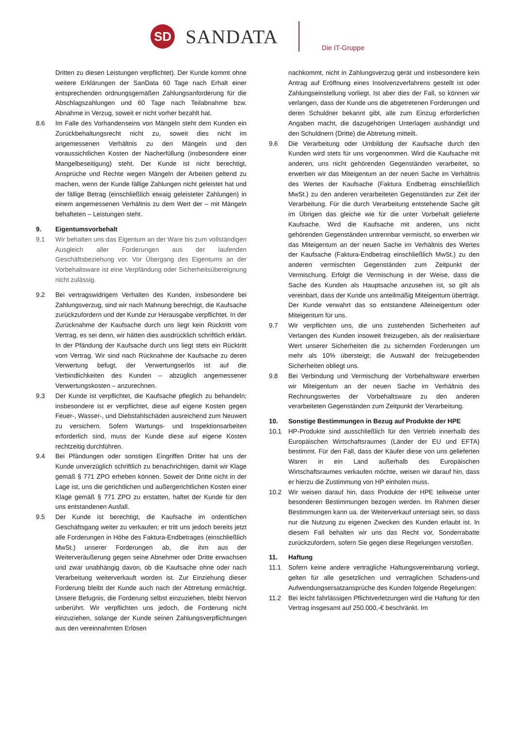SD
SANDATA
Die IT-Gruppe
Dritten zu diesen Leistungen verpflichtet). Der Kunde kommt ohne weitere Erklärungen der SanData 60 Tage nach Erhalt einer entsprechenden ordnungsgemäßen Zahlungsanforderung für die Abschlagszahlungen und 60 Tage nach Teilabnahme bzw. Abnahme in Verzug, soweit er nicht vorher bezahlt hat.
8.6 Im Falle des Vorhandenseins von Mängeln steht dem Kunden ein Zurückbehaltungsrecht nicht zu, soweit dies nicht im angemessenen Verhältnis zu den Mängeln und den voraussichtlichen Kosten der Nacherfüllung (insbesondere einer Mangelbeseitigung) steht. Der Kunde ist nicht berechtigt, Ansprüche und Rechte wegen Mängeln der Arbeiten geltend zu machen, wenn der Kunde fällige Zahlungen nicht geleistet hat und der fällige Betrag (einschließlich etwaig geleisteter Zahlungen) in einem angemessenen Verhältnis zu dem Wert der – mit Mängeln behafteten – Leistungen steht.
9. Eigentumsvorbehalt
9.1 Wir behalten uns das Eigentum an der Ware bis zum vollständigen Ausgleich aller Forderungen aus der laufenden Geschäftsbeziehung vor. Vor Übergang des Eigentums an der Vorbehaltsware ist eine Verpfändung oder Sicherheitsübereignung nicht zulässig.
9.2 Bei vertragswidrigem Verhalten des Kunden, insbesondere bei Zahlungsverzug, sind wir nach Mahnung berechtigt, die Kaufsache zurückzufordern und der Kunde zur Herausgabe verpflichtet. In der Zurücknahme der Kaufsache durch uns liegt kein Rücktritt vom Vertrag, es sei denn, wir hätten dies ausdrücklich schriftlich erklärt. In der Pfändung der Kaufsache durch uns liegt stets ein Rücktritt vom Vertrag. Wir sind nach Rücknahme der Kaufsache zu deren Verwertung befugt, der Verwertungserlös ist auf die Verbindlichkeiten des Kunden – abzüglich angemessener Verwertungskosten – anzurechnen.
9.3 Der Kunde ist verpflichtet, die Kaufsache pfleglich zu behandeln; insbesondere ist er verpflichtet, diese auf eigene Kosten gegen Feuer-, Wasser-, und Diebstahlschäden ausreichend zum Neuwert zu versichern. Sofern Wartungs- und Inspektionsarbeiten erforderlich sind, muss der Kunde diese auf eigene Kosten rechtzeitig durchführen.
9.4 Bei Pfändungen oder sonstigen Eingriffen Dritter hat uns der Kunde unverzüglich schriftlich zu benachrichtigen, damit wir Klage gemäß § 771 ZPO erheben können. Soweit der Dritte nicht in der Lage ist, uns die gerichtlichen und außergerichtlichen Kosten einer Klage gemäß § 771 ZPO zu erstatten, haftet der Kunde für den uns entstandenen Ausfall.
9.5 Der Kunde ist berechtigt, die Kaufsache im ordentlichen Geschäftsgang weiter zu verkaufen; er tritt uns jedoch bereits jetzt alle Forderungen in Höhe des Faktura-Endbetrages (einschließlich MwSt.) unserer Forderungen ab, die ihm aus der Weiterveräußerung gegen seine Abnehmer oder Dritte erwachsen und zwar unabhängig davon, ob die Kaufsache ohne oder nach Verarbeitung weiterverkauft worden ist. Zur Einziehung dieser Forderung bleibt der Kunde auch nach der Abtretung ermächtigt. Unsere Befugnis, die Forderung selbst einzuziehen, bleibt hiervon unberührt. Wir verpflichten uns jedoch, die Forderung nicht einzuziehen, solange der Kunde seinen Zahlungsverpflichtungen aus den vereinnahmten Erlösen
nachkommt, nicht in Zahlungsverzug gerät und insbesondere kein Antrag auf Eröffnung eines Insolvenzverfahrens gestellt ist oder Zahlungseinstellung vorliegt. Ist aber dies der Fall, so können wir verlangen, dass der Kunde uns die abgetretenen Forderungen und deren Schuldner bekannt gibt, alle zum Einzug erforderlichen Angaben macht, die dazugehörigen Unterlagen aushändigt und den Schuldnern (Dritte) die Abtretung mitteilt.
9.6 Die Verarbeitung oder Umbildung der Kaufsache durch den Kunden wird stets für uns vorgenommen. Wird die Kaufsache mit anderen, uns nicht gehörenden Gegenständen verarbeitet, so erwerben wir das Miteigentum an der neuen Sache im Verhältnis des Wertes der Kaufsache (Faktura Endbetrag einschließlich MwSt.) zu den anderen verarbeiteten Gegenständen zur Zeit der Verarbeitung. Für die durch Verarbeitung entstehende Sache gilt im Übrigen das gleiche wie für die unter Vorbehalt gelieferte Kaufsache. Wird die Kaufsache mit anderen, uns nicht gehörenden Gegenständen untrennbar vermischt, so erwerben wir das Miteigentum an der neuen Sache im Verhältnis des Wertes der Kaufsache (Faktura-Endbetrag einschließlich MwSt.) zu den anderen vermischten Gegenständen zum Zeitpunkt der Vermischung. Erfolgt die Vermischung in der Weise, dass die Sache des Kunden als Hauptsache anzusehen ist, so gilt als vereinbart, dass der Kunde uns anteilmäßig Miteigentum überträgt. Der Kunde verwahrt das so entstandene Alleineigentum oder Miteigentum für uns.
9.7 Wir verpflichten uns, die uns zustehenden Sicherheiten auf Verlangen des Kunden insoweit freizugeben, als der realisierbare Wert unserer Sicherheiten die zu sichernden Forderungen um mehr als 10% übersteigt; die Auswahl der freizugebenden Sicherheiten obliegt uns.
9.8 Bei Verbindung und Vermischung der Vorbehaltsware erwerben wir Miteigentum an der neuen Sache im Verhältnis des Rechnungswertes der Vorbehaltsware zu den anderen verarbeiteten Gegenständen zum Zeitpunkt der Verarbeitung.
10. Sonstige Bestimmungen in Bezug auf Produkte der HPE
10.1 HP-Produkte sind ausschließlich für den Vertrieb innerhalb des Europäischen Wirtschaftsraumes (Länder der EU und EFTA) bestimmt. Für den Fall, dass der Käufer diese von uns gelieferten Waren in ein Land außerhalb des Europäischen Wirtschaftsraumes verkaufen möchte, weisen wir darauf hin, dass er hierzu die Zustimmung von HP einholen muss.
10.2 Wir weisen darauf hin, dass Produkte der HPE teilweise unter besonderen Bestimmungen bezogen werden. Im Rahmen dieser Bestimmungen kann ua. der Weiterverkauf untersagt sein, so dass nur die Nutzung zu eigenen Zwecken des Kunden erlaubt ist. In diesem Fall behalten wir uns das Recht vor, Sonderrabatte zurückzufordern, sofern Sie gegen diese Regelungen verstoßen.
11. Haftung
11.1 Sofern keine andere vertragliche Haftungsvereinbarung vorliegt, gelten für alle gesetzlichen und vertraglichen Schadens-und Aufwendungsersatzansprüche des Kunden folgende Regelungen:
11.2 Bei leicht fahrlässigen Pflichtverletzungen wird die Haftung für den Vertrag insgesamt auf 250.000,-€ beschränkt. Im